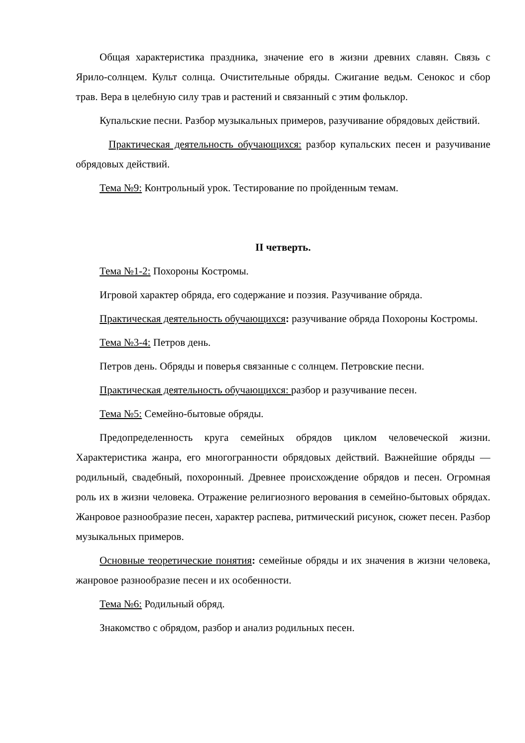Общая характеристика праздника, значение его в жизни древних славян. Связь с Ярило-солнцем. Культ солнца. Очистительные обряды. Сжигание ведьм. Сенокос и сбор трав. Вера в целебную силу трав и растений и связанный с этим фольклор.
Купальские песни. Разбор музыкальных примеров, разучивание обрядовых действий.
Практическая деятельность обучающихся: разбор купальских песен и разучивание обрядовых действий.
Тема №9: Контрольный урок. Тестирование по пройденным темам.
II четверть.
Тема №1-2: Похороны Костромы.
Игровой характер обряда, его содержание и поэзия. Разучивание обряда.
Практическая деятельность обучающихся: разучивание обряда Похороны Костромы.
Тема №3-4: Петров день.
Петров день. Обряды и поверья связанные с солнцем. Петровские песни.
Практическая деятельность обучающихся: разбор и разучивание песен.
Тема №5: Семейно-бытовые обряды.
Предопределенность круга семейных обрядов циклом человеческой жизни. Характеристика жанра, его многогранности обрядовых действий. Важнейшие обряды — родильный, свадебный, похоронный. Древнее происхождение обрядов и песен. Огромная роль их в жизни человека. Отражение религиозного верования в семейно-бытовых обрядах. Жанровое разнообразие песен, характер распева, ритмический рисунок, сюжет песен. Разбор музыкальных примеров.
Основные теоретические понятия: семейные обряды и их значения в жизни человека, жанровое разнообразие песен и их особенности.
Тема №6: Родильный обряд.
Знакомство с обрядом, разбор и анализ родильных песен.